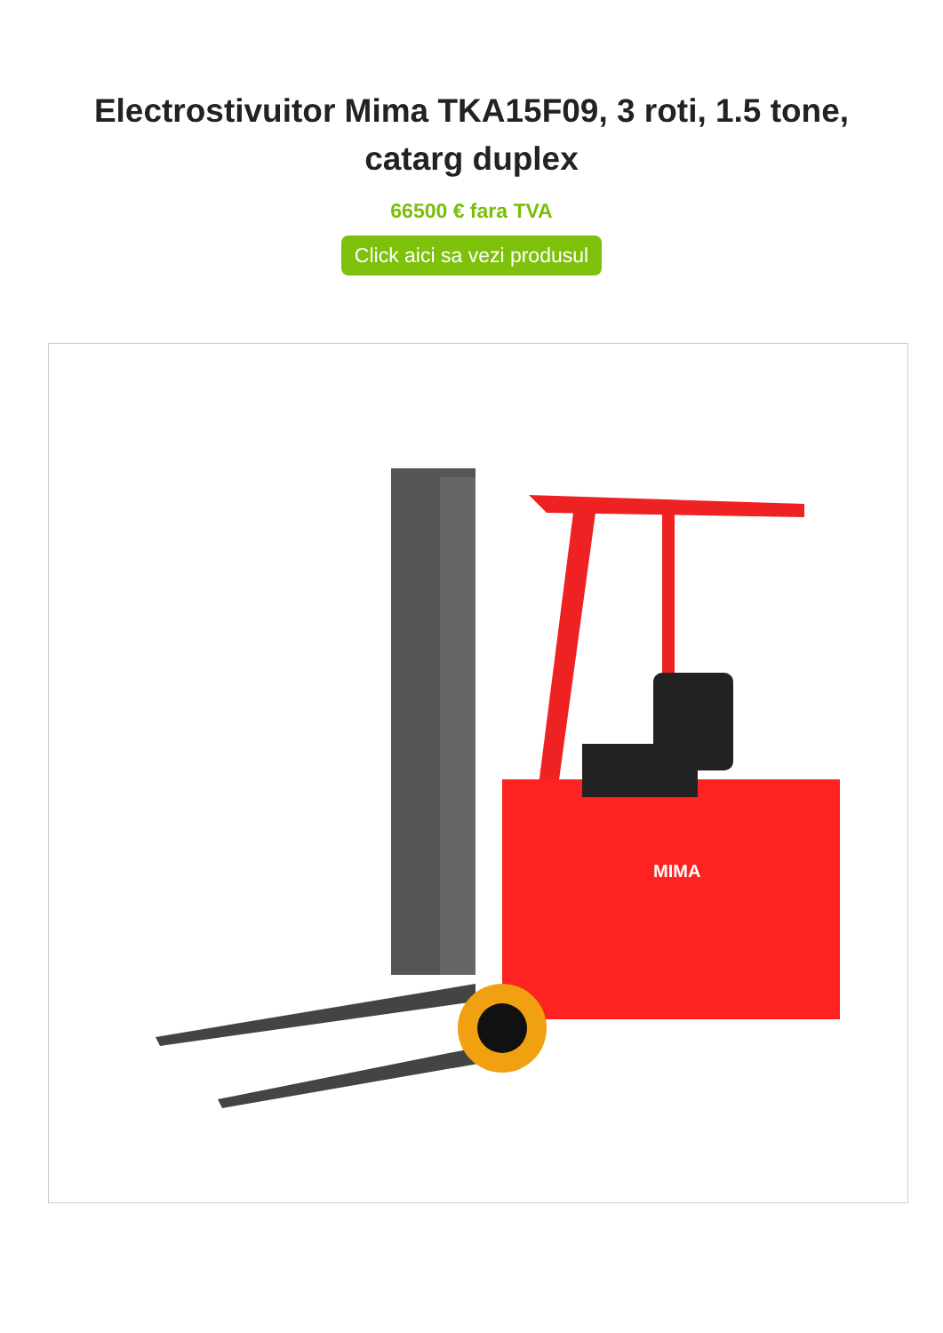Electrostivuitor Mima TKA15F09, 3 roti, 1.5 tone, catarg duplex
66500 € fara TVA
Click aici sa vezi produsul
MIMA